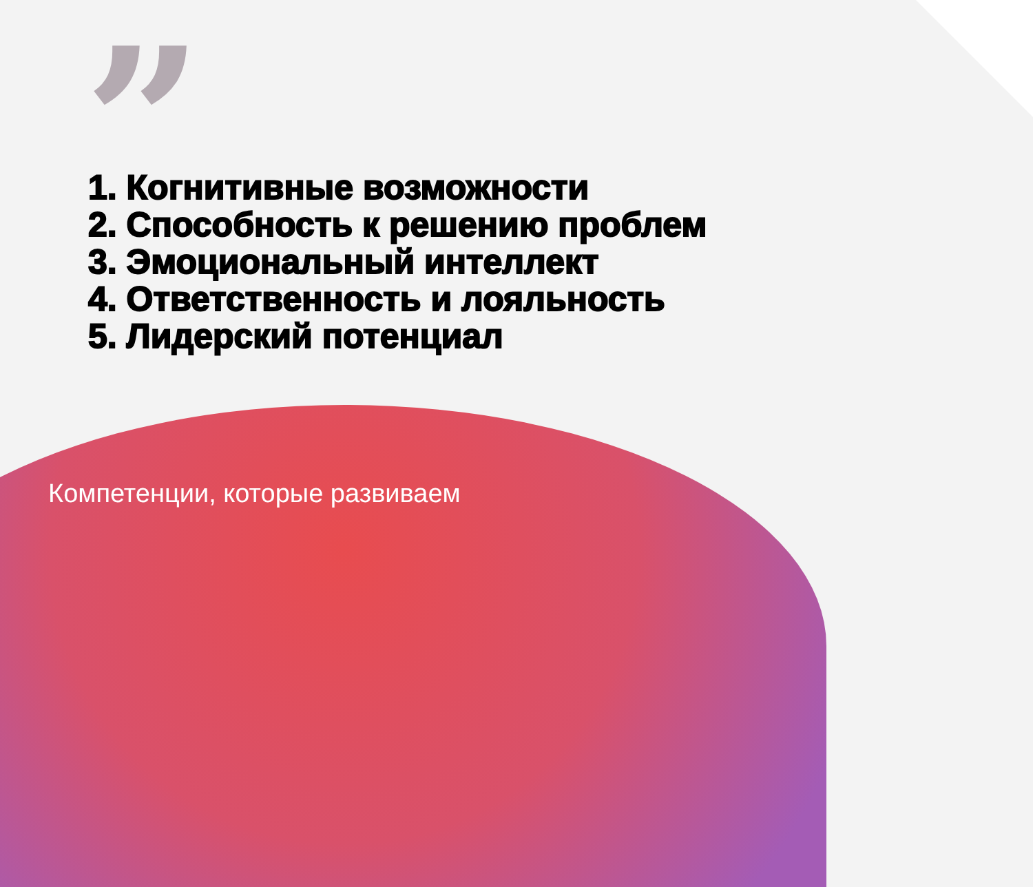”
1. Когнитивные возможности
2. Способность к решению проблем
3. Эмоциональный интеллект
4. Ответственность и лояльность
5. Лидерский потенциал
Компетенции, которые развиваем